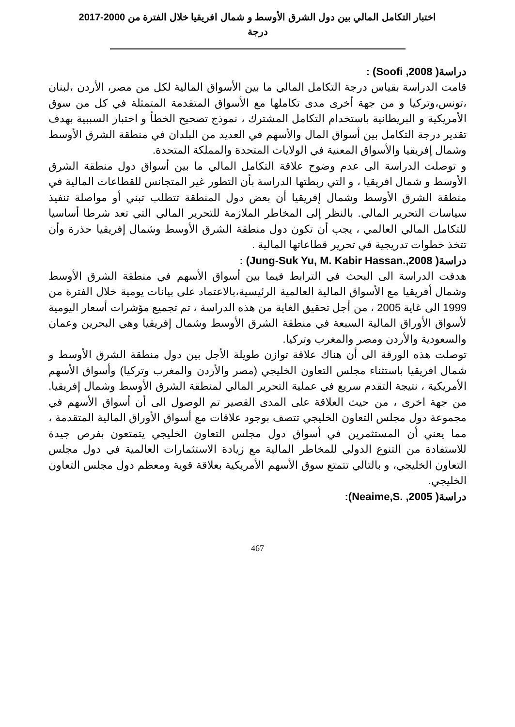اختبار التكامل المالي بين دول الشرق الأوسط و شمال افريقيا خلال الفترة من 2000-2017
درجة
دراسة( Soofi ,2008) :
قامت الدراسة بقياس درجة التكامل المالي ما بين الأسواق المالية لكل من مصر، الأردن ،لبنان ،تونس،وتركيا و من جهة أخرى مدى تكاملها مع الأسواق المتقدمة المتمثلة في كل من سوق الأمريكية و البريطانية باستخدام التكامل المشترك ، نموذج تصحيح الخطأ و اختبار السببية بهدف تقدير درجة التكامل بين أسواق المال والأسهم في العديد من البلدان في منطقة الشرق الأوسط وشمال إفريقيا والأسواق المعنية في الولايات المتحدة والمملكة المتحدة.
و توصلت الدراسة الى عدم وضوح علاقة التكامل المالي ما بين أسواق دول منطقة الشرق الأوسط و شمال افريقيا ، و التي ربطتها الدراسة بأن التطور غير المتجانس للقطاعات المالية في منطقة الشرق الأوسط وشمال إفريقيا أن بعض دول المنطقة تتطلب تبني أو مواصلة تنفيذ سياسات التحرير المالي. بالنظر إلى المخاطر الملازمة للتحرير المالي التي تعد شرطا أساسيا للتكامل المالي العالمي ، يجب أن تكون دول منطقة الشرق الأوسط وشمال إفريقيا حذرة وأن تتخذ خطوات تدريجية في تحرير قطاعاتها المالية .
دراسة( Jung-Suk Yu, M. Kabir Hassan.,2008) :
هدفت الدراسة الى البحث في الترابط فيما بين أسواق الأسهم في منطقة الشرق الأوسط وشمال أفريقيا مع الأسواق المالية العالمية الرئيسية،بالاعتماد على بيانات يومية خلال الفترة من 1999 الى غاية 2005 ، من أجل تحقيق الغاية من هذه الدراسة ، تم تجميع مؤشرات أسعار اليومية لأسواق الأوراق المالية السبعة في منطقة الشرق الأوسط وشمال إفريقيا وهي البحرين وعمان والسعودية والأردن ومصر والمغرب وتركيا.
توصلت هذه الورقة الى أن هناك علاقة توازن طويلة الأجل بين دول منطقة الشرق الأوسط و شمال افريقيا باستثناء مجلس التعاون الخليجي (مصر والأردن والمغرب وتركيا) وأسواق الأسهم الأمريكية ، نتيجة التقدم سريع في عملية التحرير المالي لمنطقة الشرق الأوسط وشمال إفريقيا. من جهة اخرى ، من حيث العلاقة على المدى القصير تم الوصول الى أن أسواق الأسهم في مجموعة دول مجلس التعاون الخليجي تتصف بوجود علاقات مع أسواق الأوراق المالية المتقدمة ، مما يعني أن المستثمرين في أسواق دول مجلس التعاون الخليجي يتمتعون بفرص جيدة للاستفادة من التنوع الدولي للمخاطر المالية مع زيادة الاستثمارات العالمية في دول مجلس التعاون الخليجي، و بالتالي تتمتع سوق الأسهم الأمريكية بعلاقة قوية ومعظم دول مجلس التعاون الخليجي.
دراسة( Neaime,S. ,2005):
467